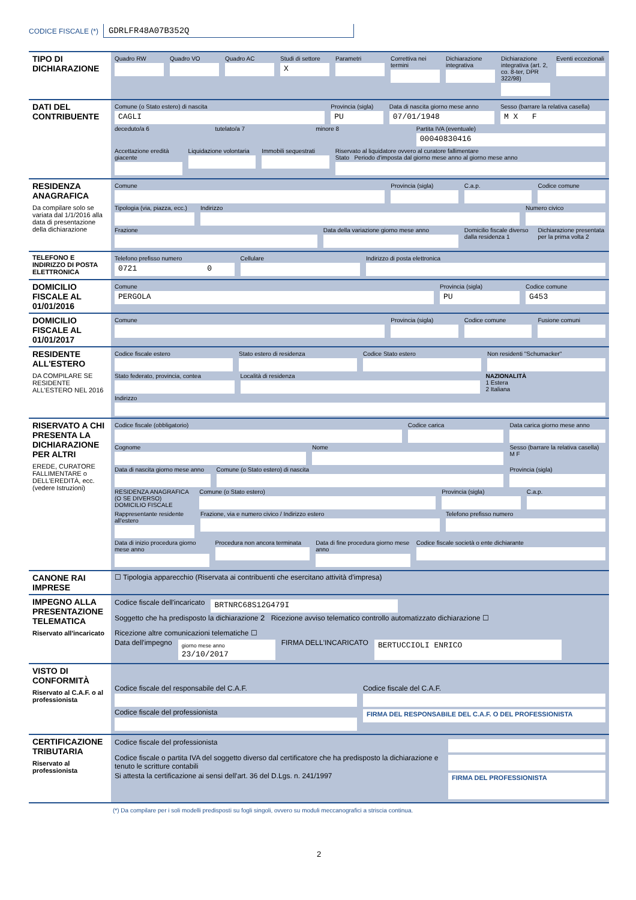CODICE FISCALE (*) GDRLFR48A07B352Q
| TIPO DI DICHIARAZIONE | Quadro RW Quadro VO Quadro AC Studi di settore X Parametri Correttiva nei termini Dichiarazione integrativa Dichiarazione integrativa (art. 2, co. 8-ter, DPR 322/98) Eventi eccezionali |
| DATI DEL CONTRIBUENTE | Comune (o Stato estero) di nascita CAGLI Provincia (sigla) PU Data di nascita giorno mese anno 07/01/1948 Sesso (barrare la relativa casella) M X F deceduto/a 6 tutelato/a 7 minore 8 Partita IVA (eventuale) 00040830416 Accettazione eredità giacente Liquidazione volontaria Immobili sequestrati Riservato al liquidatore ovvero al curatore fallimentare Stato Periodo d'imposta dal giorno mese anno al giorno mese anno |
| RESIDENZA ANAGRAFICA Da compilare solo se variata dal 1/1/2016 alla data di presentazione della dichiarazione | Comune Provincia (sigla) C.a.p. Codice comune Tipologia (via, piazza, ecc.) Indirizzo Numero civico Frazione Data della variazione giorno mese anno Domicilio fiscale diverso dalla residenza 1 Dichiarazione presentata per la prima volta 2 |
| TELEFONO E INDIRIZZO DI POSTA ELETTRONICA | Telefono prefisso numero 0721 0 Cellulare Indirizzo di posta elettronica |
| DOMICILIO FISCALE AL 01/01/2016 | Comune PERGOLA Provincia (sigla) PU Codice comune G453 |
| DOMICILIO FISCALE AL 01/01/2017 | Comune Provincia (sigla) Codice comune Fusione comuni |
| RESIDENTE ALL'ESTERO DA COMPILARE SE RESIDENTE ALL'ESTERO NEL 2016 | Codice fiscale estero Stato estero di residenza Codice Stato estero Non residenti "Schumacker" Stato federato, provincia, contea Località di residenza NAZIONALITÀ 1 Estera 2 Italiana Indirizzo |
| RISERVATO A CHI PRESENTA LA DICHIARAZIONE PER ALTRI EREDE, CURATORE FALLIMENTARE o DELL'EREDITÀ, ecc. (vedere Istruzioni) | Codice fiscale (obbligatorio) Codice carica Data carica giorno mese anno Cognome Nome Sesso (barrare la relativa casella) M F Data di nascita giorno mese anno Comune (o Stato estero) di nascita Provincia (sigla) RESIDENZA ANAGRAFICA (O SE DIVERSO) DOMICILIO FISCALE Comune (o Stato estero) Provincia (sigla) C.a.p. Rappresentante residente all'estero Frazione, via e numero civico / Indirizzo estero Telefono prefisso numero Data di inizio procedura giorno mese anno Procedura non ancora terminata Data di fine procedura giorno mese anno Codice fiscale società o ente dichiarante |
| CANONE RAI IMPRESE | ☐ Tipologia apparecchio (Riservata ai contribuenti che esercitano attività d'impresa) |
| IMPEGNO ALLA PRESENTAZIONE TELEMATICA Riservato all'incaricato | Codice fiscale dell'incaricato BRTNRC68S12G479I Soggetto che ha predisposto la dichiarazione 2 Ricezione avviso telematico controllo automatizzato dichiarazione ☐ Ricezione altre comunicazioni telematiche ☐ Data dell'impegno giorno mese anno 23/10/2017 FIRMA DELL'INCARICATO BERTUCCIOLI ENRICO |
| VISTO DI CONFORMITÀ Riservato al C.A.F. o al professionista | Codice fiscale del responsabile del C.A.F. Codice fiscale del C.A.F. Codice fiscale del professionista FIRMA DEL RESPONSABILE DEL C.A.F. O DEL PROFESSIONISTA |
| CERTIFICAZIONE TRIBUTARIA Riservato al professionista | Codice fiscale del professionista Codice fiscale o partita IVA del soggetto diverso dal certificatore che ha predisposto la dichiarazione e tenuto le scritture contabili Si attesta la certificazione ai sensi dell'art. 36 del D.Lgs. n. 241/1997 FIRMA DEL PROFESSIONISTA |
(*) Da compilare per i soli modelli predisposti su fogli singoli, ovvero su moduli meccanografici a striscia continua.
2